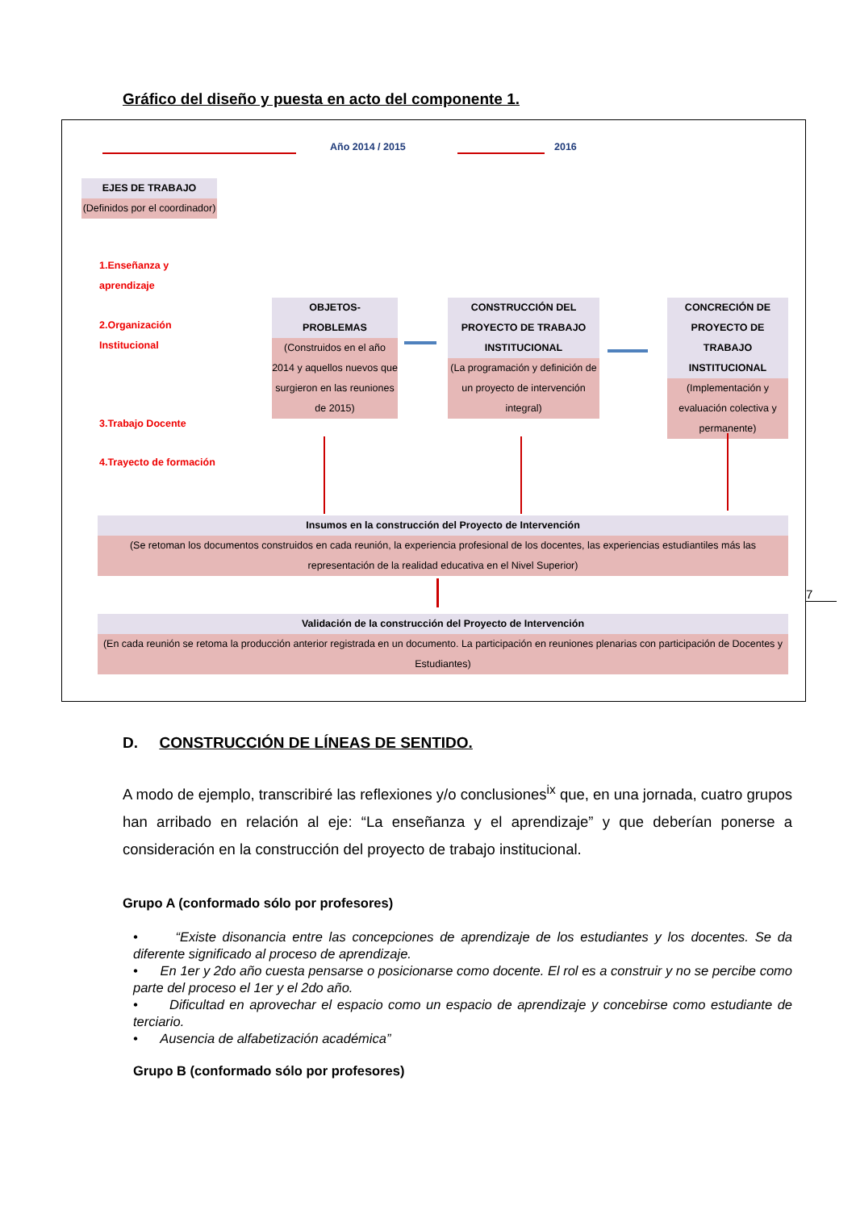Gráfico del diseño y puesta en acto del componente 1.
Año 2014 / 2015 2016
EJES DE TRABAJO
(Definidos por el coordinador)
1.Enseñanza y
aprendizaje
2.Organización
Institucional
3.Trabajo Docente
4.Trayecto de formación
OBJETOS-
PROBLEMAS
(Construidos en el año 2014 y aquellos nuevos que surgieron en las reuniones de 2015)
CONSTRUCCIÓN DEL PROYECTO DE TRABAJO INSTITUCIONAL
(La programación y definición de un proyecto de intervención integral)
CONCRECIÓN DE PROYECTO DE TRABAJO INSTITUCIONAL
(Implementación y evaluación colectiva y permanente)
Insumos en la construcción del Proyecto de Intervención
(Se retoman los documentos construidos en cada reunión, la experiencia profesional de los docentes, las experiencias estudiantiles más las representación de la realidad educativa en el Nivel Superior)
Validación de la construcción del Proyecto de Intervención
(En cada reunión se retoma la producción anterior registrada en un documento. La participación en reuniones plenarias con participación de Docentes y Estudiantes)
7
D. CONSTRUCCIÓN DE LÍNEAS DE SENTIDO.
A modo de ejemplo, transcribiré las reflexiones y/o conclusiones<sup>ix</sup> que, en una jornada, cuatro grupos han arribado en relación al eje: “La enseñanza y el aprendizaje” y que deberían ponerse a consideración en la construcción del proyecto de trabajo institucional.
Grupo A (conformado sólo por profesores)
• “Existe disonancia entre las concepciones de aprendizaje de los estudiantes y los docentes. Se da diferente significado al proceso de aprendizaje.
• En 1er y 2do año cuesta pensarse o posicionarse como docente. El rol es a construir y no se percibe como parte del proceso el 1er y el 2do año.
• Dificultad en aprovechar el espacio como un espacio de aprendizaje y concebirse como estudiante de terciario.
• Ausencia de alfabetización académica”
Grupo B (conformado sólo por profesores)